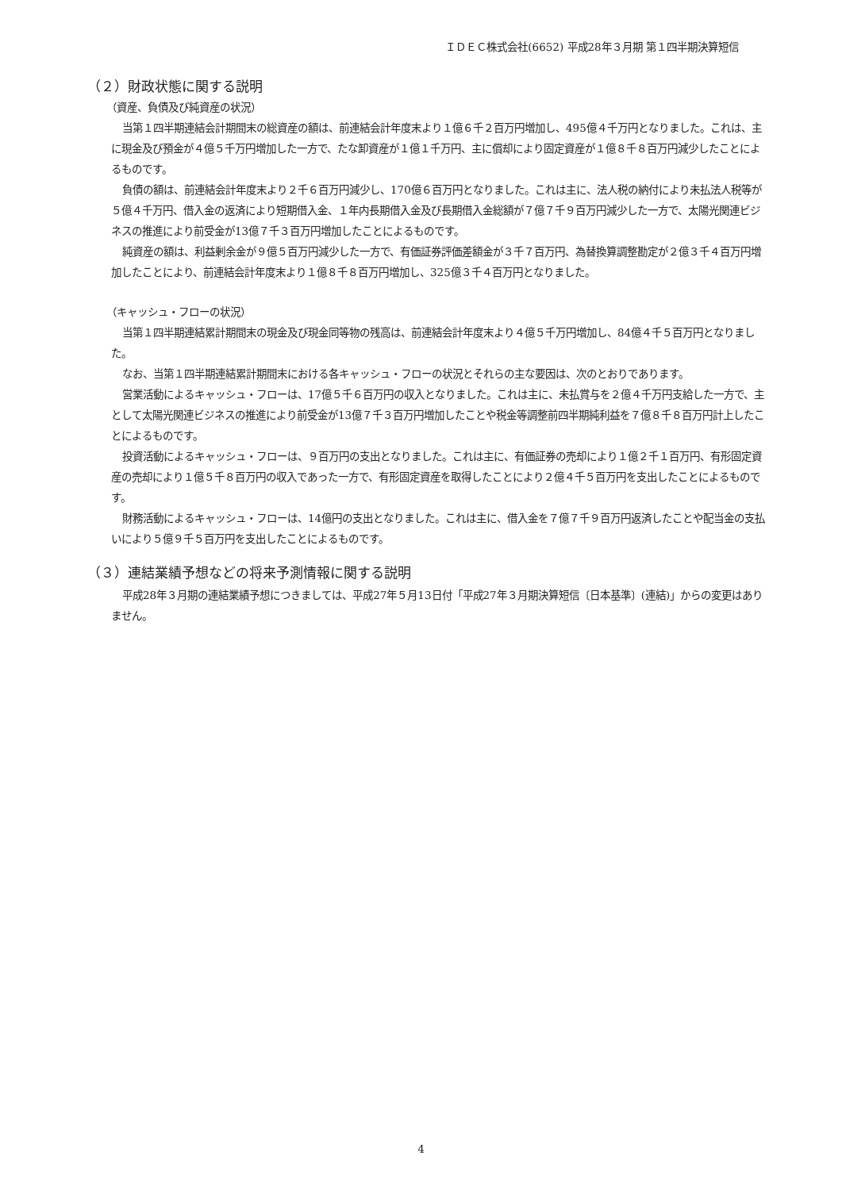ＩＤＥＣ株式会社(6652) 平成28年３月期 第１四半期決算短信
（２）財政状態に関する説明
（資産、負債及び純資産の状況）
当第１四半期連結会計期間末の総資産の額は、前連結会計年度末より１億６千２百万円増加し、495億４千万円となりました。これは、主に現金及び預金が４億５千万円増加した一方で、たな卸資産が１億１千万円、主に償却により固定資産が１億８千８百万円減少したことによるものです。
負債の額は、前連結会計年度末より２千６百万円減少し、170億６百万円となりました。これは主に、法人税の納付により未払法人税等が５億４千万円、借入金の返済により短期借入金、１年内長期借入金及び長期借入金総額が７億７千９百万円減少した一方で、太陽光関連ビジネスの推進により前受金が13億７千３百万円増加したことによるものです。
純資産の額は、利益剰余金が９億５百万円減少した一方で、有価証券評価差額金が３千７百万円、為替換算調整勘定が２億３千４百万円増加したことにより、前連結会計年度末より１億８千８百万円増加し、325億３千４百万円となりました。
（キャッシュ・フローの状況）
当第１四半期連結累計期間末の現金及び現金同等物の残高は、前連結会計年度末より４億５千万円増加し、84億４千５百万円となりました。
なお、当第１四半期連結累計期間末における各キャッシュ・フローの状況とそれらの主な要因は、次のとおりであります。
営業活動によるキャッシュ・フローは、17億５千６百万円の収入となりました。これは主に、未払賞与を２億４千万円支給した一方で、主として太陽光関連ビジネスの推進により前受金が13億７千３百万円増加したことや税金等調整前四半期純利益を７億８千８百万円計上したことによるものです。
投資活動によるキャッシュ・フローは、９百万円の支出となりました。これは主に、有価証券の売却により１億２千１百万円、有形固定資産の売却により１億５千８百万円の収入であった一方で、有形固定資産を取得したことにより２億４千５百万円を支出したことによるものです。
財務活動によるキャッシュ・フローは、14億円の支出となりました。これは主に、借入金を７億７千９百万円返済したことや配当金の支払いにより５億９千５百万円を支出したことによるものです。
（３）連結業績予想などの将来予測情報に関する説明
平成28年３月期の連結業績予想につきましては、平成27年５月13日付「平成27年３月期決算短信〔日本基準〕(連結)」からの変更はありません。
4